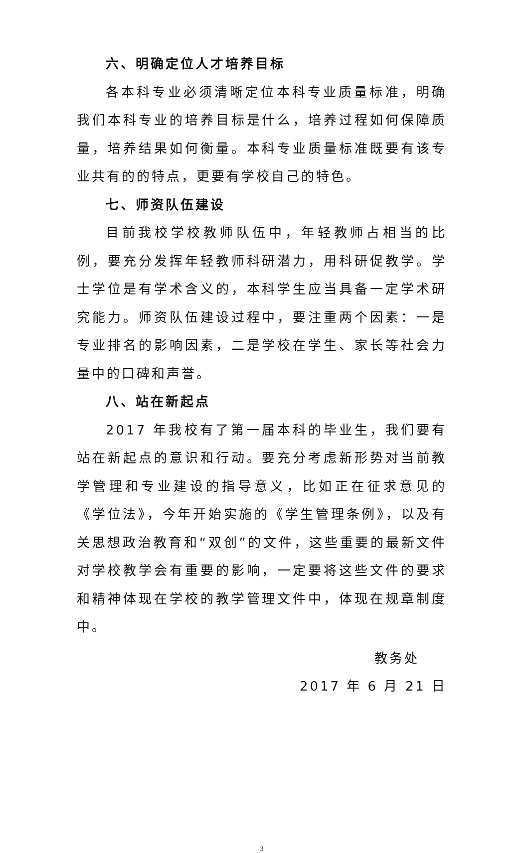六、明确定位人才培养目标
各本科专业必须清晰定位本科专业质量标准，明确我们本科专业的培养目标是什么，培养过程如何保障质量，培养结果如何衡量。本科专业质量标准既要有该专业共有的的特点，更要有学校自己的特色。
七、师资队伍建设
目前我校学校教师队伍中，年轻教师占相当的比例，要充分发挥年轻教师科研潜力，用科研促教学。学士学位是有学术含义的，本科学生应当具备一定学术研究能力。师资队伍建设过程中，要注重两个因素：一是专业排名的影响因素，二是学校在学生、家长等社会力量中的口碑和声誉。
八、站在新起点
2017 年我校有了第一届本科的毕业生，我们要有站在新起点的意识和行动。要充分考虑新形势对当前教学管理和专业建设的指导意义，比如正在征求意见的《学位法》，今年开始实施的《学生管理条例》，以及有关思想政治教育和“双创”的文件，这些重要的最新文件对学校教学会有重要的影响，一定要将这些文件的要求和精神体现在学校的教学管理文件中，体现在规章制度中。
教务处
2017 年 6 月 21 日
3